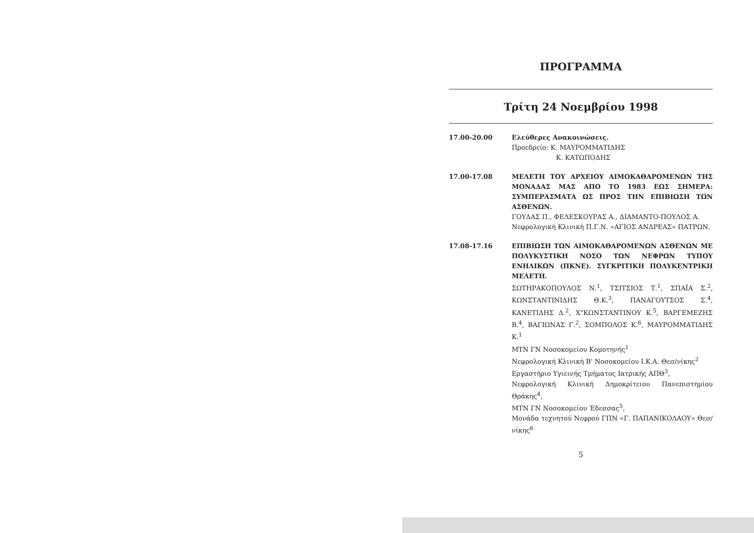ΠΡΟΓΡΑΜΜΑ
Τρίτη 24 Νοεμβρίου 1998
17.00-20.00 Ελεύθερες Ανακοινώσεις.
Προεδρείο: Κ. ΜΑΥΡΟΜΜΑΤΙΔΗΣ
Κ. ΚΑΤΩΠΟΔΗΣ
17.00-17.08 ΜΕΛΕΤΗ ΤΟΥ ΑΡΧΕΙΟΥ ΑΙΜΟΚΑΘΑΡΟΜΕΝΩΝ ΤΗΣ ΜΟΝΑΔΑΣ ΜΑΣ ΑΠΟ ΤΟ 1983 ΕΩΣ ΣΗΜΕΡΑ: ΣΥΜΠΕΡΑΣΜΑΤΑ ΩΣ ΠΡΟΣ ΤΗΝ ΕΠΙΒΙΩΣΗ ΤΩΝ ΑΣΘΕΝΩΝ.
ΓΟΥΔΑΣ Π., ΦΕΛΕΣΚΟΥΡΑΣ Α., ΔΙΑΜΑΝΤΟ-ΠΟΥΛΟΣ Α.
Νεφρολογική Κλινική Π.Γ.Ν. «ΑΓΙΟΣ ΑΝΔΡΕΑΣ» ΠΑΤΡΩΝ.
17.08-17.16 ΕΠΙΒΙΩΣΗ ΤΩΝ ΑΙΜΟΚΑΘΑΡΟΜΕΝΩΝ ΑΣΘΕΝΩΝ ΜΕ ΠΟΛΥΚΥΣΤΙΚΗ ΝΟΣΟ ΤΩΝ ΝΕΦΡΩΝ ΤΥΠΟΥ ΕΝΗΛΙΚΩΝ (ΠΚΝΕ). ΣΥΓΚΡΙΤΙΚΗ ΠΟΛΥΚΕΝΤΡΙΚΗ ΜΕΛΕΤΗ.
ΣΩΤΗΡΑΚΟΠΟΥΛΟΣ Ν.<sup>1</sup>, ΤΣΙΤΣΙΟΣ Τ.<sup>1</sup>, ΣΠΑΪΑ Σ.<sup>2</sup>, ΚΩΝΣΤΑΝΤΙΝΙΔΗΣ Θ.Κ.<sup>3</sup>, ΠΑΝΑΓΟΥΤΣΟΣ Σ.<sup>4</sup>, ΚΑΝΕΤΙΔΗΣ Δ.<sup>2</sup>, Χ"ΚΩΝΣΤΑΝΤΙΝΟΥ Κ.<sup>5</sup>, ΒΑΡΓΕΜΕΖΗΣ Β.<sup>4</sup>, ΒΑΓΙΩΝΑΣ Γ.<sup>2</sup>, ΣΟΜΠΟΛΟΣ Κ.<sup>6</sup>, ΜΑΥΡΟΜΜΑΤΙΔΗΣ Κ.<sup>1</sup>
ΜΤΝ ΓΝ Νοσοκομείου Κομοτηνής<sup>1</sup>
Νεφρολογική Κλινική Β' Νοσοκομείου Ι.Κ.Α. Θεσ/νίκης<sup>2</sup>
Εργαστήριο Υγιεινής Τμήματος Ιατρικής ΑΠΘ<sup>3</sup>,
Νεφρολογική Κλινική Δημοκρίτειου Πανεπιστημίου Θράκης<sup>4</sup>,
ΜΤΝ ΓΝ Νοσοκομείου Έδεσσας<sup>5</sup>,
Μονάδα τεχνητού Νεφρού ΓΠΝ «Γ. ΠΑΠΑΝΙΚΟΛΑΟΥ» Θεσ/νίκης<sup>6</sup>
5